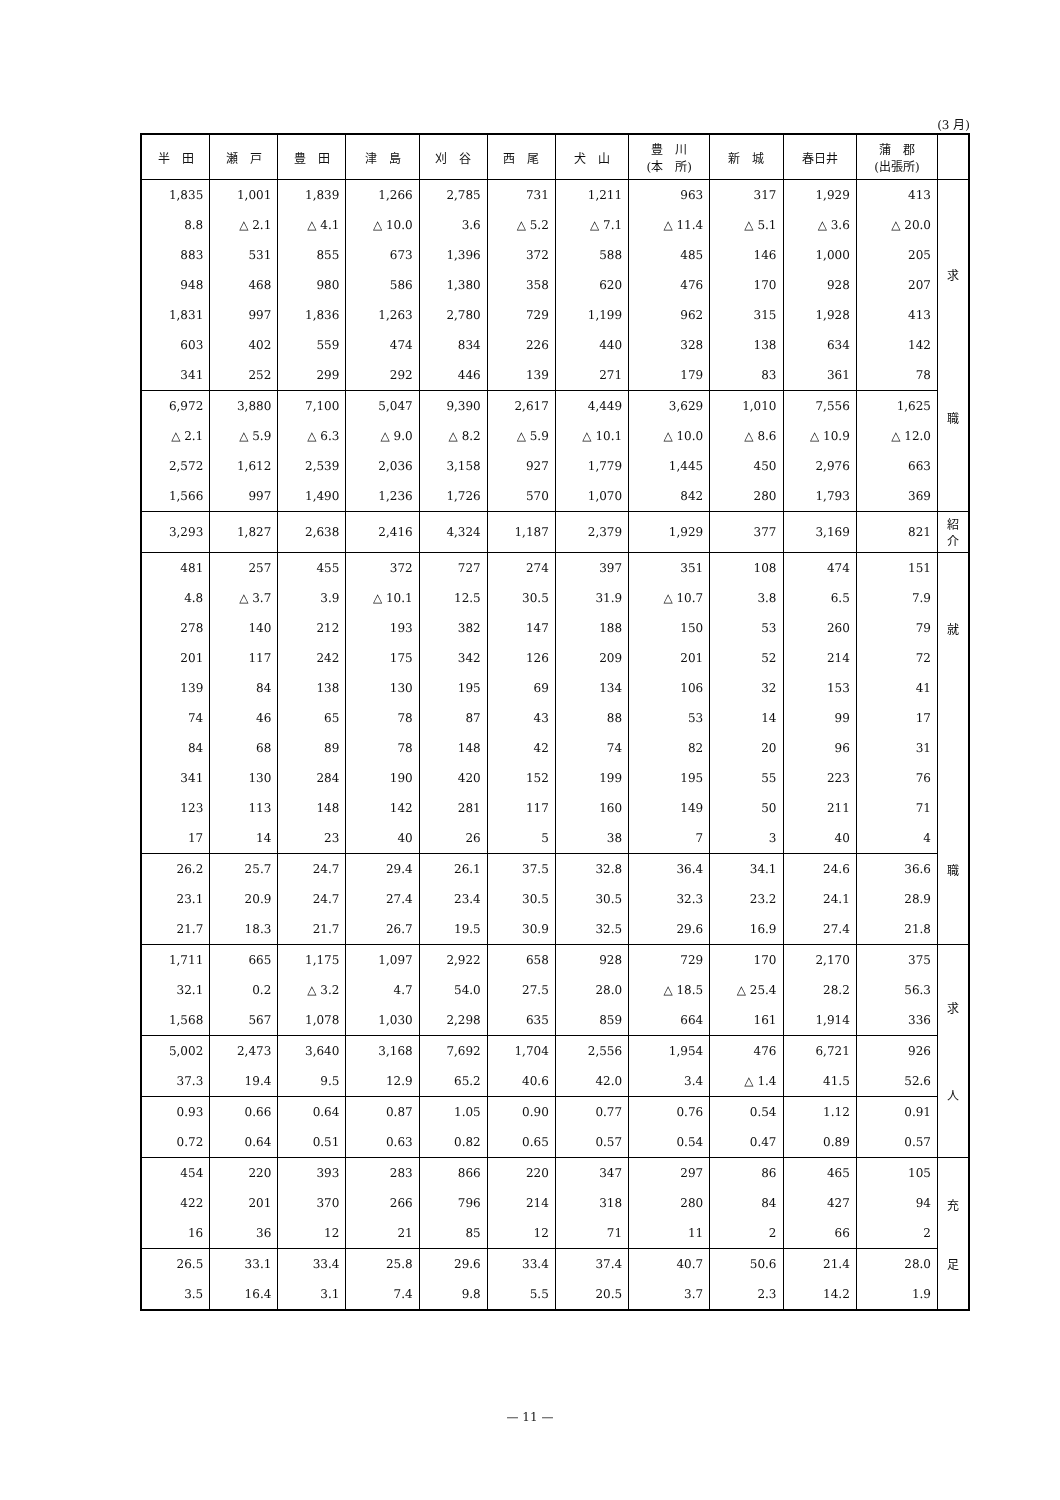(3 月)
| 半 田 | 瀬 戸 | 豊 田 | 津 島 | 刈 谷 | 西 尾 | 犬 山 | 豊 川 (本 所) | 新 城 | 春日井 | 蒲 郡 (出張所) | |
| --- | --- | --- | --- | --- | --- | --- | --- | --- | --- | --- | --- |
| 1,835 | 1,001 | 1,839 | 1,266 | 2,785 | 731 | 1,211 | 963 | 317 | 1,929 | 413 | 求 職 |
| 8.8 | △ 2.1 | △ 4.1 | △ 10.0 | 3.6 | △ 5.2 | △ 7.1 | △ 11.4 | △ 5.1 | △ 3.6 | △ 20.0 | |
| 883 | 531 | 855 | 673 | 1,396 | 372 | 588 | 485 | 146 | 1,000 | 205 | |
| 948 | 468 | 980 | 586 | 1,380 | 358 | 620 | 476 | 170 | 928 | 207 | |
| 1,831 | 997 | 1,836 | 1,263 | 2,780 | 729 | 1,199 | 962 | 315 | 1,928 | 413 | |
| 603 | 402 | 559 | 474 | 834 | 226 | 440 | 328 | 138 | 634 | 142 | |
| 341 | 252 | 299 | 292 | 446 | 139 | 271 | 179 | 83 | 361 | 78 | |
| 6,972 | 3,880 | 7,100 | 5,047 | 9,390 | 2,617 | 4,449 | 3,629 | 1,010 | 7,556 | 1,625 | |
| △ 2.1 | △ 5.9 | △ 6.3 | △ 9.0 | △ 8.2 | △ 5.9 | △ 10.1 | △ 10.0 | △ 8.6 | △ 10.9 | △ 12.0 | |
| 2,572 | 1,612 | 2,539 | 2,036 | 3,158 | 927 | 1,779 | 1,445 | 450 | 2,976 | 663 | |
| 1,566 | 997 | 1,490 | 1,236 | 1,726 | 570 | 1,070 | 842 | 280 | 1,793 | 369 | |
| 3,293 | 1,827 | 2,638 | 2,416 | 4,324 | 1,187 | 2,379 | 1,929 | 377 | 3,169 | 821 | 紹 介 |
| 481 | 257 | 455 | 372 | 727 | 274 | 397 | 351 | 108 | 474 | 151 | 就 職 |
| 4.8 | △ 3.7 | 3.9 | △ 10.1 | 12.5 | 30.5 | 31.9 | △ 10.7 | 3.8 | 6.5 | 7.9 | |
| 278 | 140 | 212 | 193 | 382 | 147 | 188 | 150 | 53 | 260 | 79 | |
| 201 | 117 | 242 | 175 | 342 | 126 | 209 | 201 | 52 | 214 | 72 | |
| 139 | 84 | 138 | 130 | 195 | 69 | 134 | 106 | 32 | 153 | 41 | |
| 74 | 46 | 65 | 78 | 87 | 43 | 88 | 53 | 14 | 99 | 17 | |
| 84 | 68 | 89 | 78 | 148 | 42 | 74 | 82 | 20 | 96 | 31 | |
| 341 | 130 | 284 | 190 | 420 | 152 | 199 | 195 | 55 | 223 | 76 | |
| 123 | 113 | 148 | 142 | 281 | 117 | 160 | 149 | 50 | 211 | 71 | |
| 17 | 14 | 23 | 40 | 26 | 5 | 38 | 7 | 3 | 40 | 4 | |
| 26.2 | 25.7 | 24.7 | 29.4 | 26.1 | 37.5 | 32.8 | 36.4 | 34.1 | 24.6 | 36.6 | |
| 23.1 | 20.9 | 24.7 | 27.4 | 23.4 | 30.5 | 30.5 | 32.3 | 23.2 | 24.1 | 28.9 | |
| 21.7 | 18.3 | 21.7 | 26.7 | 19.5 | 30.9 | 32.5 | 29.6 | 16.9 | 27.4 | 21.8 | |
| 1,711 | 665 | 1,175 | 1,097 | 2,922 | 658 | 928 | 729 | 170 | 2,170 | 375 | 求 人 |
| 32.1 | 0.2 | △ 3.2 | 4.7 | 54.0 | 27.5 | 28.0 | △ 18.5 | △ 25.4 | 28.2 | 56.3 | |
| 1,568 | 567 | 1,078 | 1,030 | 2,298 | 635 | 859 | 664 | 161 | 1,914 | 336 | |
| 5,002 | 2,473 | 3,640 | 3,168 | 7,692 | 1,704 | 2,556 | 1,954 | 476 | 6,721 | 926 | |
| 37.3 | 19.4 | 9.5 | 12.9 | 65.2 | 40.6 | 42.0 | 3.4 | △ 1.4 | 41.5 | 52.6 | |
| 0.93 | 0.66 | 0.64 | 0.87 | 1.05 | 0.90 | 0.77 | 0.76 | 0.54 | 1.12 | 0.91 | |
| 0.72 | 0.64 | 0.51 | 0.63 | 0.82 | 0.65 | 0.57 | 0.54 | 0.47 | 0.89 | 0.57 | |
| 454 | 220 | 393 | 283 | 866 | 220 | 347 | 297 | 86 | 465 | 105 | 充 足 |
| 422 | 201 | 370 | 266 | 796 | 214 | 318 | 280 | 84 | 427 | 94 | |
| 16 | 36 | 12 | 21 | 85 | 12 | 71 | 11 | 2 | 66 | 2 | |
| 26.5 | 33.1 | 33.4 | 25.8 | 29.6 | 33.4 | 37.4 | 40.7 | 50.6 | 21.4 | 28.0 | |
| 3.5 | 16.4 | 3.1 | 7.4 | 9.8 | 5.5 | 20.5 | 3.7 | 2.3 | 14.2 | 1.9 | |
— 11 —